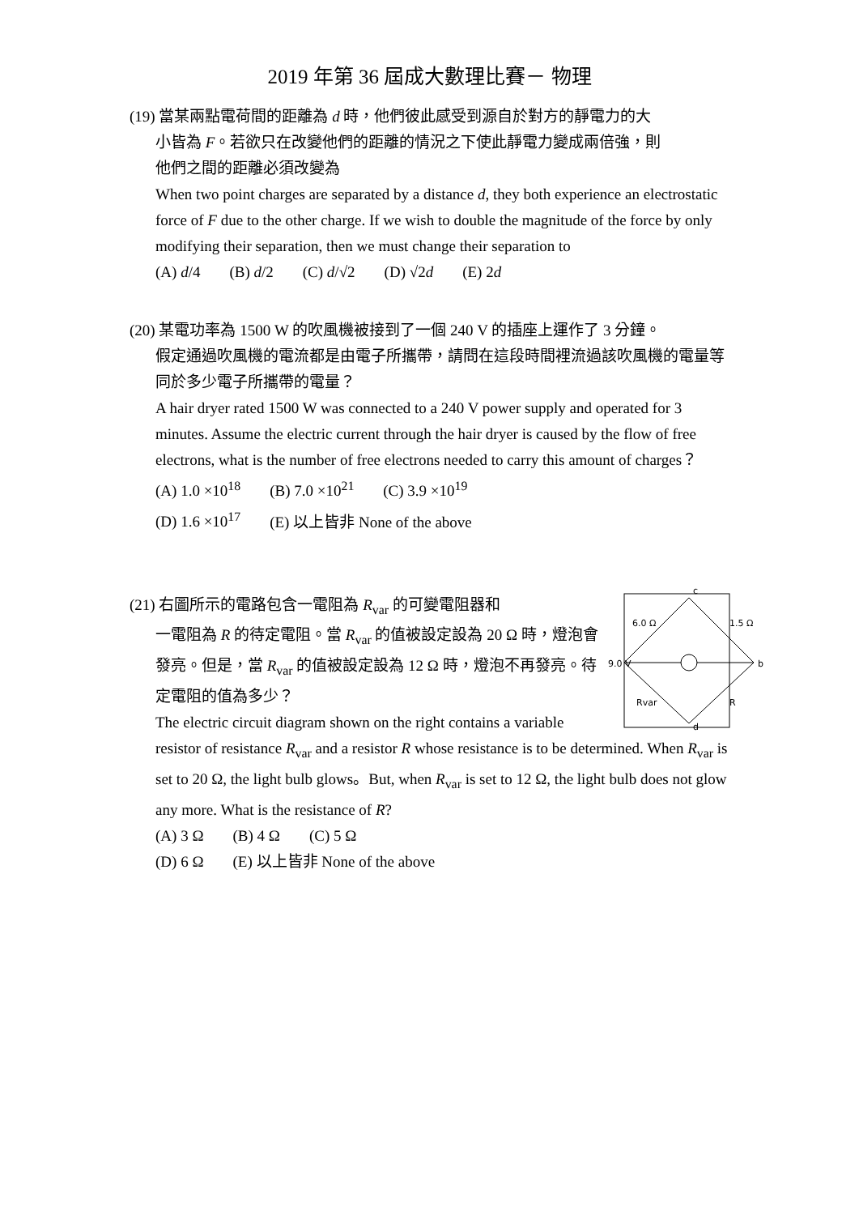2019 年第 36 屆成大數理比賽－ 物理
(19) 當某兩點電荷間的距離為 d 時，他們彼此感受到源自於對方的靜電力的大
小皆為 F。若欲只在改變他們的距離的情況之下使此靜電力變成兩倍強，則
他們之間的距離必須改變為
When two point charges are separated by a distance d, they both experience an electrostatic force of F due to the other charge. If we wish to double the magnitude of the force by only modifying their separation, then we must change their separation to
(A) d/4 (B) d/2 (C) d/√2 (D) √2d (E) 2d
(20) 某電功率為 1500 W 的吹風機被接到了一個 240 V 的插座上運作了 3 分鐘。
假定通過吹風機的電流都是由電子所攜帶，請問在這段時間裡流過該吹風機的電量等同於多少電子所攜帶的電量？
A hair dryer rated 1500 W was connected to a 240 V power supply and operated for 3 minutes. Assume the electric current through the hair dryer is caused by the flow of free electrons, what is the number of free electrons needed to carry this amount of charges？
(A) 1.0 ×10<sup>18</sup> (B) 7.0 ×10<sup>21</sup> (C) 3.9 ×10<sup>19</sup>
(D) 1.6 ×10<sup>17</sup> (E) 以上皆非 None of the above
6.0 Ω
1.5 Ω
9.0 V
Rvar
R
c
b
d
(21) 右圖所示的電路包含一電阻為 R<sub>var</sub> 的可變電阻器和
一電阻為 R 的待定電阻。當 R<sub>var</sub> 的值被設定設為 20 Ω 時，燈泡會發亮。但是，當 R<sub>var</sub> 的值被設定設為 12 Ω 時，燈泡不再發亮。待定電阻的值為多少？
The electric circuit diagram shown on the right contains a variable resistor of resistance R<sub>var</sub> and a resistor R whose resistance is to be determined. When R<sub>var</sub> is set to 20 Ω, the light bulb glows。But, when R<sub>var</sub> is set to 12 Ω, the light bulb does not glow any more. What is the resistance of R?
(A) 3 Ω (B) 4 Ω (C) 5 Ω
(D) 6 Ω (E) 以上皆非 None of the above